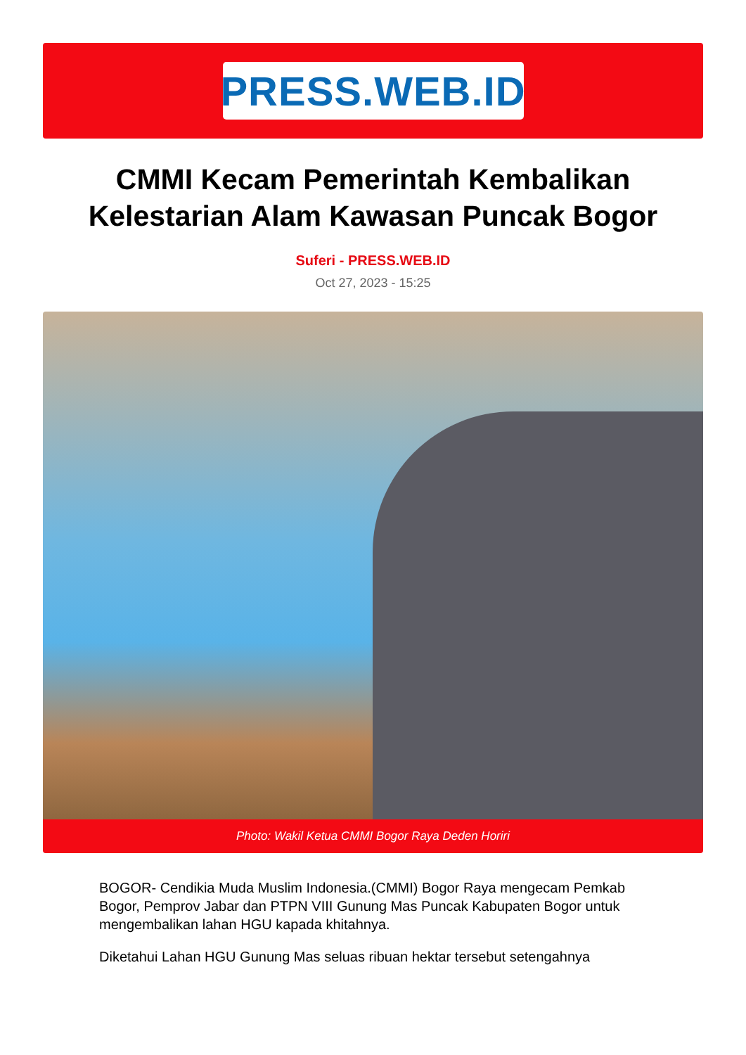PRESS.WEB.ID
CMMI Kecam Pemerintah Kembalikan Kelestarian Alam Kawasan Puncak Bogor
Suferi - PRESS.WEB.ID
Oct 27, 2023 - 15:25
Photo: Wakil Ketua CMMI Bogor Raya Deden Horiri
BOGOR- Cendikia Muda Muslim Indonesia.(CMMI) Bogor Raya mengecam Pemkab Bogor, Pemprov Jabar dan PTPN VIII Gunung Mas Puncak Kabupaten Bogor untuk mengembalikan lahan HGU kapada khitahnya.
Diketahui Lahan HGU Gunung Mas seluas ribuan hektar tersebut setengahnya